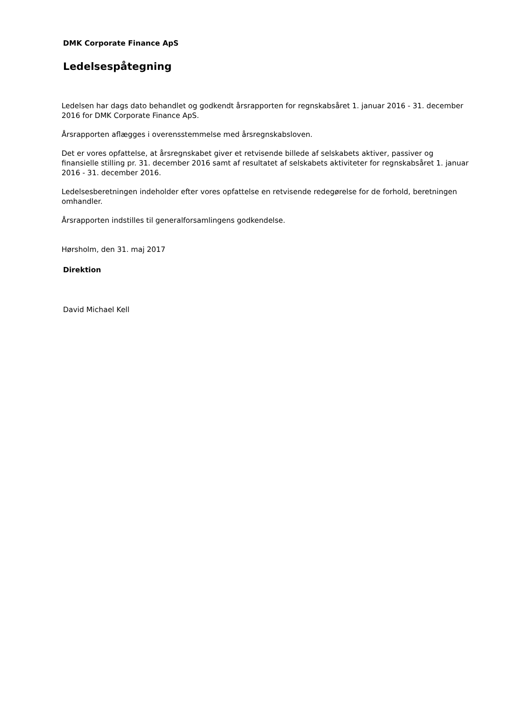DMK Corporate Finance ApS
Ledelsespåtegning
Ledelsen har dags dato behandlet og godkendt årsrapporten for regnskabsåret 1. januar 2016 - 31. december 2016 for DMK Corporate Finance ApS.
Årsrapporten aflægges i overensstemmelse med årsregnskabsloven.
Det er vores opfattelse, at årsregnskabet giver et retvisende billede af selskabets aktiver, passiver og finansielle stilling pr. 31. december 2016 samt af resultatet af selskabets aktiviteter for regnskabsåret 1. januar 2016 - 31. december 2016.
Ledelsesberetningen indeholder efter vores opfattelse en retvisende redegørelse for de forhold, beretningen omhandler.
Årsrapporten indstilles til generalforsamlingens godkendelse.
Hørsholm, den 31. maj 2017
Direktion
David Michael Kell